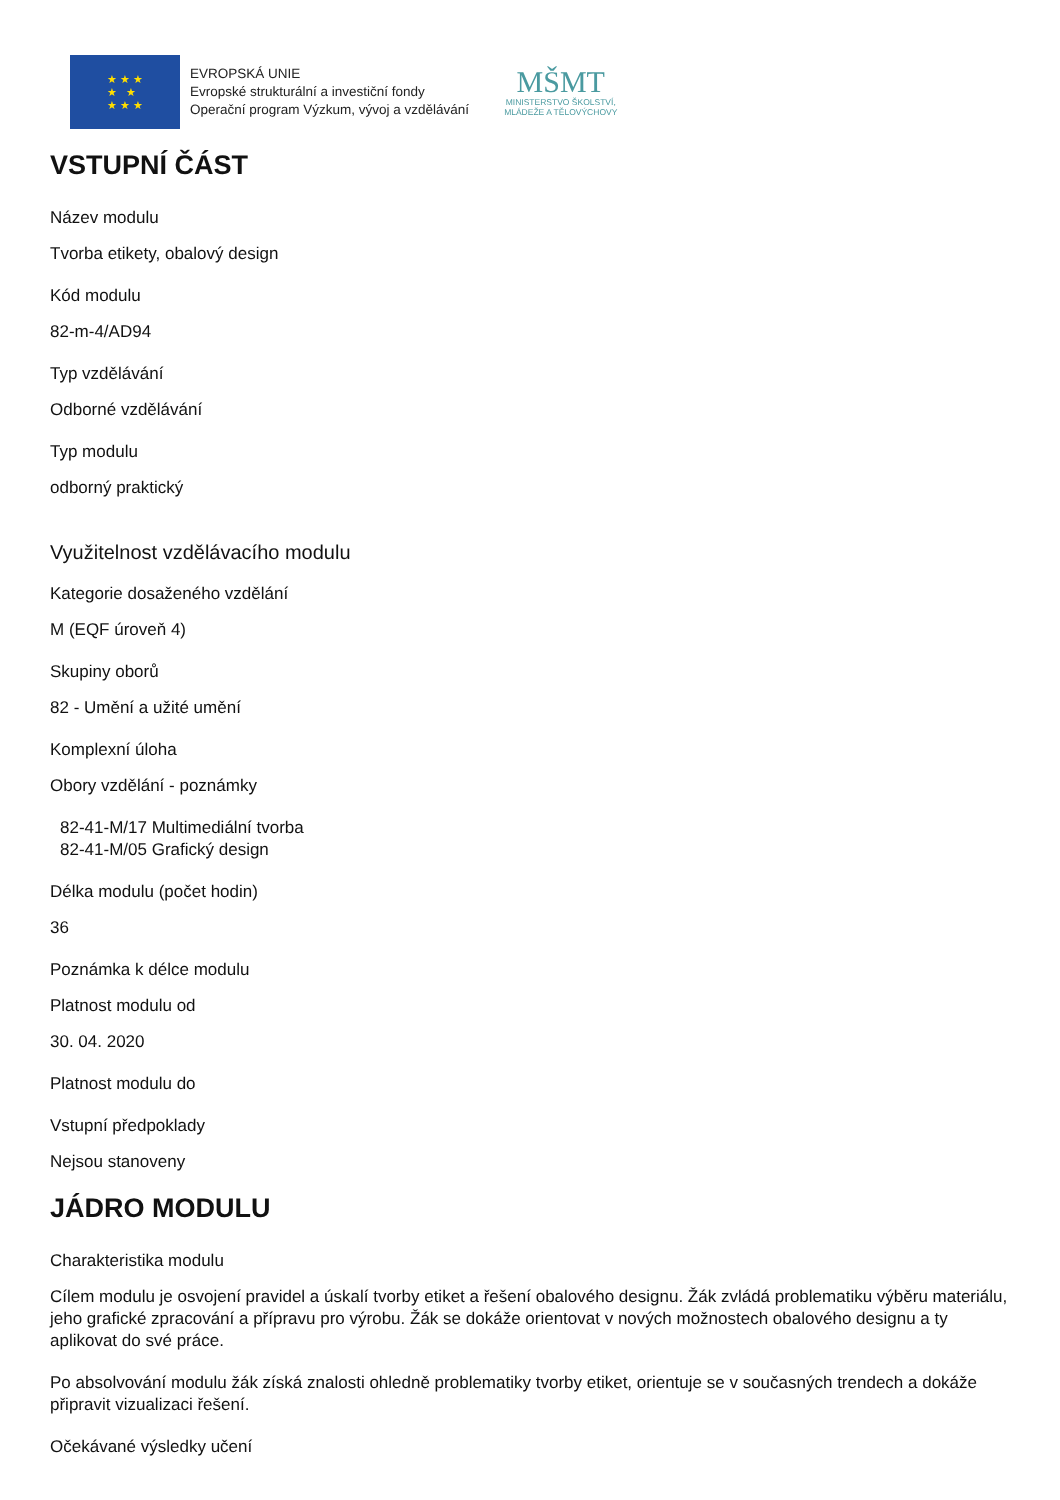★ ★ ★
★ ★
★ ★ ★
EVROPSKÁ UNIE
Evropské strukturální a investiční fondy
Operační program Výzkum, vývoj a vzdělávání
MŠMT
MINISTERSTVO ŠKOLSTVÍ,
MLÁDEŽE A TĚLOVÝCHOVY
VSTUPNÍ ČÁST
Název modulu
Tvorba etikety, obalový design
Kód modulu
82-m-4/AD94
Typ vzdělávání
Odborné vzdělávání
Typ modulu
odborný praktický
Využitelnost vzdělávacího modulu
Kategorie dosaženého vzdělání
M (EQF úroveň 4)
Skupiny oborů
82 - Umění a užité umění
Komplexní úloha
Obory vzdělání - poznámky
82-41-M/17 Multimediální tvorba
82-41-M/05 Grafický design
Délka modulu (počet hodin)
36
Poznámka k délce modulu
Platnost modulu od
30. 04. 2020
Platnost modulu do
Vstupní předpoklady
Nejsou stanoveny
JÁDRO MODULU
Charakteristika modulu
Cílem modulu je osvojení pravidel a úskalí tvorby etiket a řešení obalového designu. Žák zvládá problematiku výběru materiálu, jeho grafické zpracování a přípravu pro výrobu. Žák se dokáže orientovat v nových možnostech obalového designu a ty aplikovat do své práce.
Po absolvování modulu žák získá znalosti ohledně problematiky tvorby etiket, orientuje se v současných trendech a dokáže připravit vizualizaci řešení.
Očekávané výsledky učení